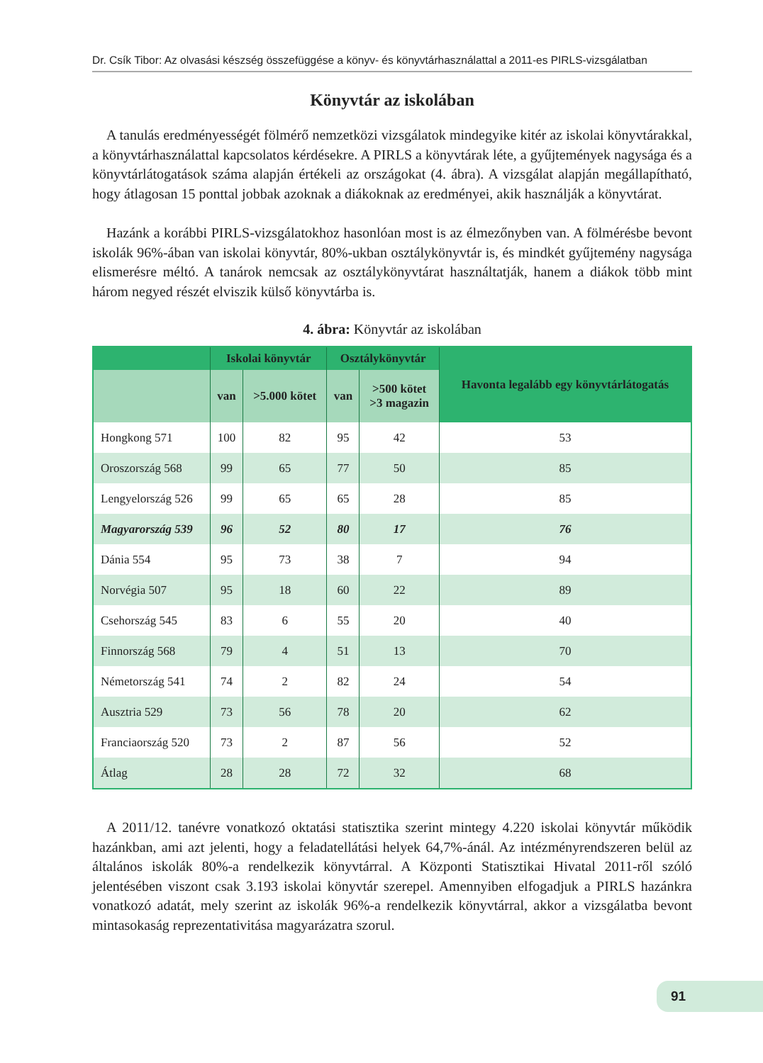Dr. Csík Tibor: Az olvasási készség összefüggése a könyv- és könyvtárhasználattal a 2011-es PIRLS-vizsgálatban
Könyvtár az iskolában
A tanulás eredményességét fölmérő nemzetközi vizsgálatok mindegyike kitér az iskolai könyvtárakkal, a könyvtárhasználattal kapcsolatos kérdésekre. A PIRLS a könyvtárak léte, a gyűjtemények nagysága és a könyvtárlátogatások száma alapján értékeli az országokat (4. ábra). A vizsgálat alapján megállapítható, hogy átlagosan 15 ponttal jobbak azoknak a diákoknak az eredményei, akik használják a könyvtárat.
Hazánk a korábbi PIRLS-vizsgálatokhoz hasonlóan most is az élmezőnyben van. A föl­mérésbe bevont iskolák 96%-ában van iskolai könyvtár, 80%-ukban osztálykönyvtár is, és mindkét gyűjtemény nagysága elismerésre méltó. A tanárok nemcsak az osztálykönyvtárat használtatják, hanem a diákok több mint három negyed részét elviszik külső könyvtárba is.
4. ábra: Könyvtár az iskolában
| | Iskolai könyvtár | | Osztálykönyvtár | | Havonta legalább egy könyvtárlátogatás |
| --- | --- | --- | --- | --- | --- |
| | van | >5.000 kötet | van | >500 kötet >3 magazin | |
| Hongkong 571 | 100 | 82 | 95 | 42 | 53 |
| Oroszország 568 | 99 | 65 | 77 | 50 | 85 |
| Lengyelország 526 | 99 | 65 | 65 | 28 | 85 |
| Magyarország 539 | 96 | 52 | 80 | 17 | 76 |
| Dánia 554 | 95 | 73 | 38 | 7 | 94 |
| Norvégia 507 | 95 | 18 | 60 | 22 | 89 |
| Csehország 545 | 83 | 6 | 55 | 20 | 40 |
| Finnország 568 | 79 | 4 | 51 | 13 | 70 |
| Németország 541 | 74 | 2 | 82 | 24 | 54 |
| Ausztria 529 | 73 | 56 | 78 | 20 | 62 |
| Franciaország 520 | 73 | 2 | 87 | 56 | 52 |
| Átlag | 28 | 28 | 72 | 32 | 68 |
A 2011/12. tanévre vonatkozó oktatási statisztika szerint mintegy 4.220 iskolai könyv­tár működik hazánkban, ami azt jelenti, hogy a feladatellátási helyek 64,7%-ánál. Az in­tézményrendszeren belül az általános iskolák 80%-a rendelkezik könyvtárral. A Központi Statisztikai Hivatal 2011-ről szóló jelentésében viszont csak 3.193 iskolai könyvtár szerepel. Amennyiben elfogadjuk a PIRLS hazánkra vonatkozó adatát, mely szerint az iskolák 96%-a rendelkezik könyvtárral, akkor a vizsgálatba bevont mintasokaság reprezentativitása ma­gyarázatra szorul.
91